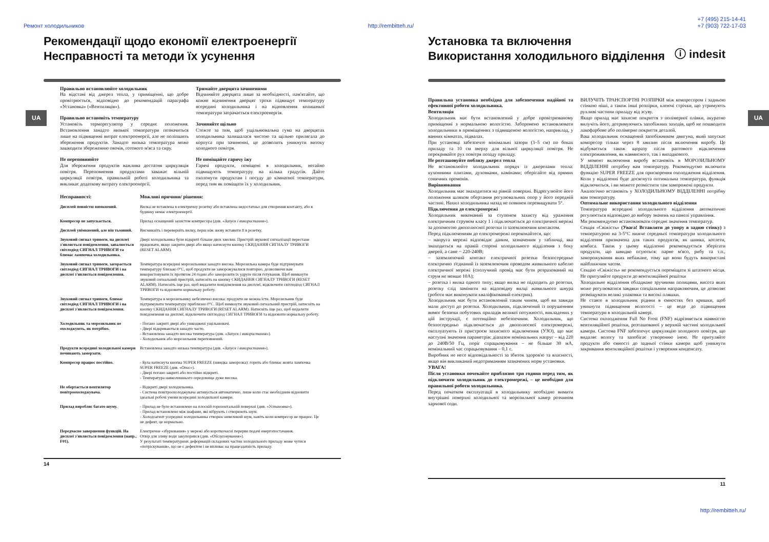Ремонт холодильников http://rembitteh.ru/ +7 (495) 215-14-41
+7 (903) 722-17-03
UA UA
Рекомендації щодо економії електроенергії
Несправності та методи їх усунення
Правильно встановлюйте холодильник
На відстані від джерел тепла, у приміщенні, що добре провітрюється, відповідно до рекомендацій параграфа «Установка» («Вентиляція»).
Правильно встановіть температуру
Установіть терморегулятор у середнє положення. Встановлення занадто низької температури позначиться лише на підвищенні витрат електроенергії, але не поліпшить збереження продуктів. Занадто низька температура може зашкодити збереженню овочів, готового м'яса та сиру.
Не переповнюйте
Для збереження продуктів важлива достатня циркуляція повітря. Переповнення продуктами заважає вільній циркуляції повітря, правильній роботі холодильника та викликає додаткову витрату електроенергії.
Тримайте дверцята зачиненими
Відчиняйте дверцята лише за необхідності, пам'ятайте, що кожне відчинення дверцят трохи підвищує температуру всередині холодильника і на відновлення колишньої температури затрачається електроенергія.
Зачиняйте щільно
Стежте за тим, щоб ущільнювальна гума на дверцятах холодильника залишалася чистою та щільно прилягала до корпуса при зачиненні, це дозволить уникнути витоку холодного повітря.
Не поміщайте гарячу їжу
Гарячі продукти, поміщені в холодильник, негайно підвищують температуру на кілька градусів. Дайте охолонути продуктам і посуду до кімнатної температури, перед тим як поміщати їх у холодильник.
| Несправності: | Можливі причини/ рішення: |
| --- | --- |
| Дисплей повністю вимкнений. | Вилка не вставлена в електричну розетку або вставлена недостатньо для створення контакту, або в будинку немає електроенергії. |
| Компресор не запускається. | Прилад оснащений захистом компресора (див. « Запуск і використання »). |
| Дисплей увімкнений, але він тьмяний. | Висмикніть і переверніть вилку, перш ніж знову вставити її в розетку. |
| Звуковий сигнал тривоги, на дисплеї з'являється повідомлення, запалюється світлодіод СИГНАЛ ТРИВОГИ та блимає лампочка холодильника. | Двері холодильника були відкриті більше двох хвилин. Пристрій звукової сигналізації перестане працювати, якщо закрити двері або якщо натиснути кнопку СКИДАННЯ СИГНАЛУ ТРИВОГИ (RESET ALARM). |
| Звуковий сигнал тривоги, загорається світлодіод СИГНАЛ ТРИВОГИ і на дисплеї з'являється повідомлення. | Температура всередині морозильники занадто висока. Морозильна камера буде підтримувати температуру близько 0°C, щоб продукти не заморожувалися повторно, дозволяючи вам використовувати їх протягом 24 годин або заморозити їх удруге після готування. Щоб вимкнути звуковий сигнальний пристрій, натисніть на кнопку СКИДАННЯ СИГНАЛУ ТРИВОГИ (RESET ALARM). Натисніть іще раз, щоб видалити повідомлення на дисплеї, відключити світлодіод СИГНАЛ ТРИВОГИ та відновити нормальну роботу. |
| Звуковий сигнал тривоги, блимає світлодіод СИГНАЛ ТРИВОГИ і на дисплеї з'являється повідомлення. | Температура в морозильнику небезпечно висока: продукти не можна їсти. Морозильник буде підтримувати температуру приблизно 0°C. Щоб вимкнути звуковий сигнальний пристрій, натисніть на кнопку СКИДАННЯ СИГНАЛУ ТРИВОГИ (RESET ALARM). Натисніть іще раз, щоб видалити повідомлення на дисплеї, відключити світлодіод СИГНАЛ ТРИВОГИ та відновити нормальну роботу. |
| Холодильник та морозильник не охолоджують, як потрібно. | - Погано закриті двері або ушкоджені ущільнювачі. - Двері відкриваються занадто часто. - Встановлена занадто висока температура (див. « Запуск і використання »). - Холодильник або морозильник переповнений. |
| Продукти всередині холодильної камери починають замерзати. | Встановлена занадто низька температура (див. « Запуск і використання »). |
| Компресор працює постійно. | - Була натиснута кнопка SUPER FREEZE (швидка заморозка): горить або блимає жовта лампочка SUPER FREEZE (див. « Опис »). - Двері погано закриті або постійно відкриті. - Температура навколишнього середовища дуже висока. |
| Не обертається вентилятор повітроохолоджувача. | - Відкриті двері холодильника. - Система повітроохолоджувача активується автоматично, лише коли стає необхідним відновити ідеальні робочі умови всередині холодильної камери. |
| Прилад виробляє багато шуму. | - Прилад не було встановлено на плоскій горизонтальній поверхні (див. « Установка »). - Прилад встановлено між шафами, які вібрують і створюють шум. - Холодоагент усередині холодильника створює невеликий шум, навіть коли компресор не працює. Це не дефект, це нормально. |
| Передчасне завершення функцій. На дисплеї з'являється повідомлення (напр., F01). | Електричне «збурювання» у мережі або короткочасні перерви подачі енергопостачання. Отвір для зливу води закупорився (див. « Обслуговування »). У результаті температурних деформацій складових частин холодильного приладу може чутися «потріскування», що не є дефектом і не впливає на працездатність приладу. |
14
Установка та включення
Використання холодильного відділення
ⓘ indesit
Правильна установка необхідна для забезпечення надійної та ефективної роботи холодильника.
Вентиляція
Холодильник має бути встановлений у добре провітрюваному приміщенні з нормальною вологістю. Заборонено встановлювати холодильники в приміщеннях з підвищеною вологістю, наприклад, у ванних кімнатах, підвалах.
При установці забезпечте мінімальні зазори (3–5 см) по боках приладу та 10 см зверху для вільної циркуляції повітря. Не перекривайте рух повітря позаду приладу.
Не розташовуйте поблизу джерел тепла
Не встановлюйте холодильник порядч із джерелами тепла: кухонними плитами, духовками, камінами; оберігайте від прямих сонячних променів.
Вирівнювання
Холодильник має знаходитися на рівній поверхні. Відрегулюйте його положення шляхом обертання регулювальних опор у його передній частині. Нахил холодильника назад не повинен перевищувати 5°.
Підключення до електромережі
Холодильник виконаний за ступенем захисту від ураження електричним струмом класу 1 і підключається до електричної мережі за допомогою двополюсної розетки із заземлюючим контактом.
Перед підключенням до електромережі переконайтеся, що:
– напруга мережі відповідає даним, зазначеним у табличці, яка знаходиться на правій стороні холодильного відділення з боку дверей, а саме ~ 220-240В;
– заземлюючий контакт електричної розетки безпосередньо електрично з'єднаний із заземлюючим проводом живильного кабелю електричної мережі (сполучний провід має бути розрахований на струм не менше 10А);
– розетка і вилка одного типу; якщо вилка не підходить до розетки, розетку слід замінити на відповідну вилці живильного шнура (роботи має виконувати кваліфікований електрик).
Холодильник має бути встановлений таким чином, щоб ви завжди мали доступ до розетки. Холодильник, підключений із порушенням вимог безпеки побутових приладів великої потужності, викладених у цій інструкції, є потенційно небезпечним. Холодильник, що безпосередньо підключається до двополюсної електромережі, експлуатують із пристроєм захисного відключення (УЗО), що має наступні значення параметрів: діапазон номінальних напруг – від 220 до 240В/50 Гц, поріг спрацьовування – не більше 30 мА, номінальний час спрацьовування – 0,1 с.
Виробник не несе відповідальності за збиток здоров'ю та власності, якщо він викликаний недотриманням зазначених норм установки.
УВАГА!
Після установки почекайте приблизно три години перед тим, як підключити холодильник до електромережі, – це необхідно для правильної роботи холодильника.
Перед початком експлуатації в холодильнику необхідно вимити внутрішні поверхні холодильної та морозильної камер розчином харчової соди.
ВИЛУЧІТЬ ТРАНСПОРТНІ РОЗПІРКИ між компресором і задньою стінкою ніші, а також інші розпірки, клеючі стрічки, що утримують рухливі частини приладу від зсуву.
Якщо прилад має захисне покриття з полімерної плівки, акуратно вилучіть його, дотримуючись запобіжних заходів, щоб не пошкодити лакофарбове або полімерне покриття деталей.
Ваш холодильник оснащений запобіжником двигуна, який запускає компресор тільки через 8 хвилин після включення виробу. Це відбувається також щоразу після раптового відключення електроживлення, як навмисного, так і випадкового.
У момент включення виробу встановіть в МОРОЗИЛЬНОМУ ВІДДІЛЕННІ потрібну вам температуру. Рекомендуємо включити функцію SUPER FREEZE для прискорення охолодження відділення. Коли у відділенні буде досягнута оптимальна температура, функція відключиться, і ви можете розмістити там заморожені продукти.
Аналогічно встановіть у ХОЛОДИЛЬНОМУ ВІДДІЛЕННІ потрібну вам температуру.
Оптимальне використання холодильного відділення
Температура всередині холодильного відділення автоматично регулюється відповідно до вибору значень на панелі управління.
Ми рекомендуємо встановлювати середнє значення температур.
Секція «Свіжість» (Увага! Вставляти до упору в задню стінку) з температурою на 3-5°C нижче середньої температури холодильного відділення призначена для таких продуктів, як шинка, котлети, ковбаса. Також у цьому відділенні рекомендується зберігати продукти, що швидко псуються: парне м'ясо, рибу та т.п., заморожування яких небажане, тому що вони будуть використані найближчим часом.
Секцію «Свіжість» не рекомендується переміщати зі штатного місця. Не притуляйте продукти до вентиляційної решітки
Холодильне відділення обладнане зручними полицями, висота яких може регулюватися завдяки спеціальним направляючим, це дозволяє розміщувати великі упаковки та високі пляшки.
Не ставте в холодильник рідини в ємностях без кришки, щоб уникнути підвищення вологості – це веде до підвищення температури в холодильній камері.
Система охолодження Full No Frost (FNF) відрізняється наявністю вентиляційної решітки, розташованої у верхній частині холодильної камери. Система FNF забезпечує циркуляцію холодного повітря, що видаляє вологу та запобігає утворенню інею. Не притуляйте продукти або ємності до задньої стінки камери щоб уникнути закривання вентиляційної решітки і утворення конденсату.
11
http://rembitteh.ru/